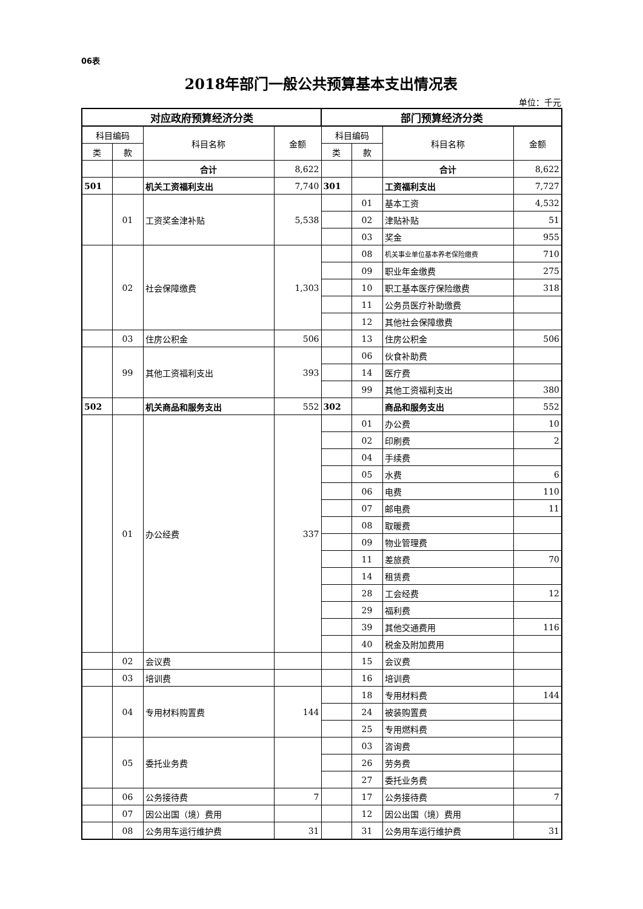06表
2018年部门一般公共预算基本支出情况表
单位：千元
| 对应政府预算经济分类 | | | | 部门预算经济分类 | | | |
| --- | --- | --- | --- | --- | --- | --- | --- |
| 科目编码 | | 科目名称 | 金额 | 科目编码 | | 科目名称 | 金额 |
| 类 | 款 | | | 类 | 款 | | |
| | | 合计 | 8,622 | | | 合计 | 8,622 |
| 501 | | 机关工资福利支出 | 7,740 | 301 | | 工资福利支出 | 7,727 |
| | 01 | 工资奖金津补贴 | 5,538 | | 01 | 基本工资 | 4,532 |
| | | | | | 02 | 津贴补贴 | 51 |
| | | | | | 03 | 奖金 | 955 |
| | 02 | 社会保障缴费 | 1,303 | | 08 | 机关事业单位基本养老保险缴费 | 710 |
| | | | | | 09 | 职业年金缴费 | 275 |
| | | | | | 10 | 职工基本医疗保险缴费 | 318 |
| | | | | | 11 | 公务员医疗补助缴费 | |
| | | | | | 12 | 其他社会保障缴费 | |
| | 03 | 住房公积金 | 506 | | 13 | 住房公积金 | 506 |
| | 99 | 其他工资福利支出 | 393 | | 06 | 伙食补助费 | |
| | | | | | 14 | 医疗费 | |
| | | | | | 99 | 其他工资福利支出 | 380 |
| 502 | | 机关商品和服务支出 | 552 | 302 | | 商品和服务支出 | 552 |
| | 01 | 办公经费 | 337 | | 01 | 办公费 | 10 |
| | | | | | 02 | 印刷费 | 2 |
| | | | | | 04 | 手续费 | |
| | | | | | 05 | 水费 | 6 |
| | | | | | 06 | 电费 | 110 |
| | | | | | 07 | 邮电费 | 11 |
| | | | | | 08 | 取暖费 | |
| | | | | | 09 | 物业管理费 | |
| | | | | | 11 | 差旅费 | 70 |
| | | | | | 14 | 租赁费 | |
| | | | | | 28 | 工会经费 | 12 |
| | | | | | 29 | 福利费 | |
| | | | | | 39 | 其他交通费用 | 116 |
| | | | | | 40 | 税金及附加费用 | |
| | 02 | 会议费 | | | 15 | 会议费 | |
| | 03 | 培训费 | | | 16 | 培训费 | |
| | 04 | 专用材料购置费 | 144 | | 18 | 专用材料费 | 144 |
| | | | | | 24 | 被装购置费 | |
| | | | | | 25 | 专用燃料费 | |
| | 05 | 委托业务费 | | | 03 | 咨询费 | |
| | | | | | 26 | 劳务费 | |
| | | | | | 27 | 委托业务费 | |
| | 06 | 公务接待费 | 7 | | 17 | 公务接待费 | 7 |
| | 07 | 因公出国（境）费用 | | | 12 | 因公出国（境）费用 | |
| | 08 | 公务用车运行维护费 | 31 | | 31 | 公务用车运行维护费 | 31 |